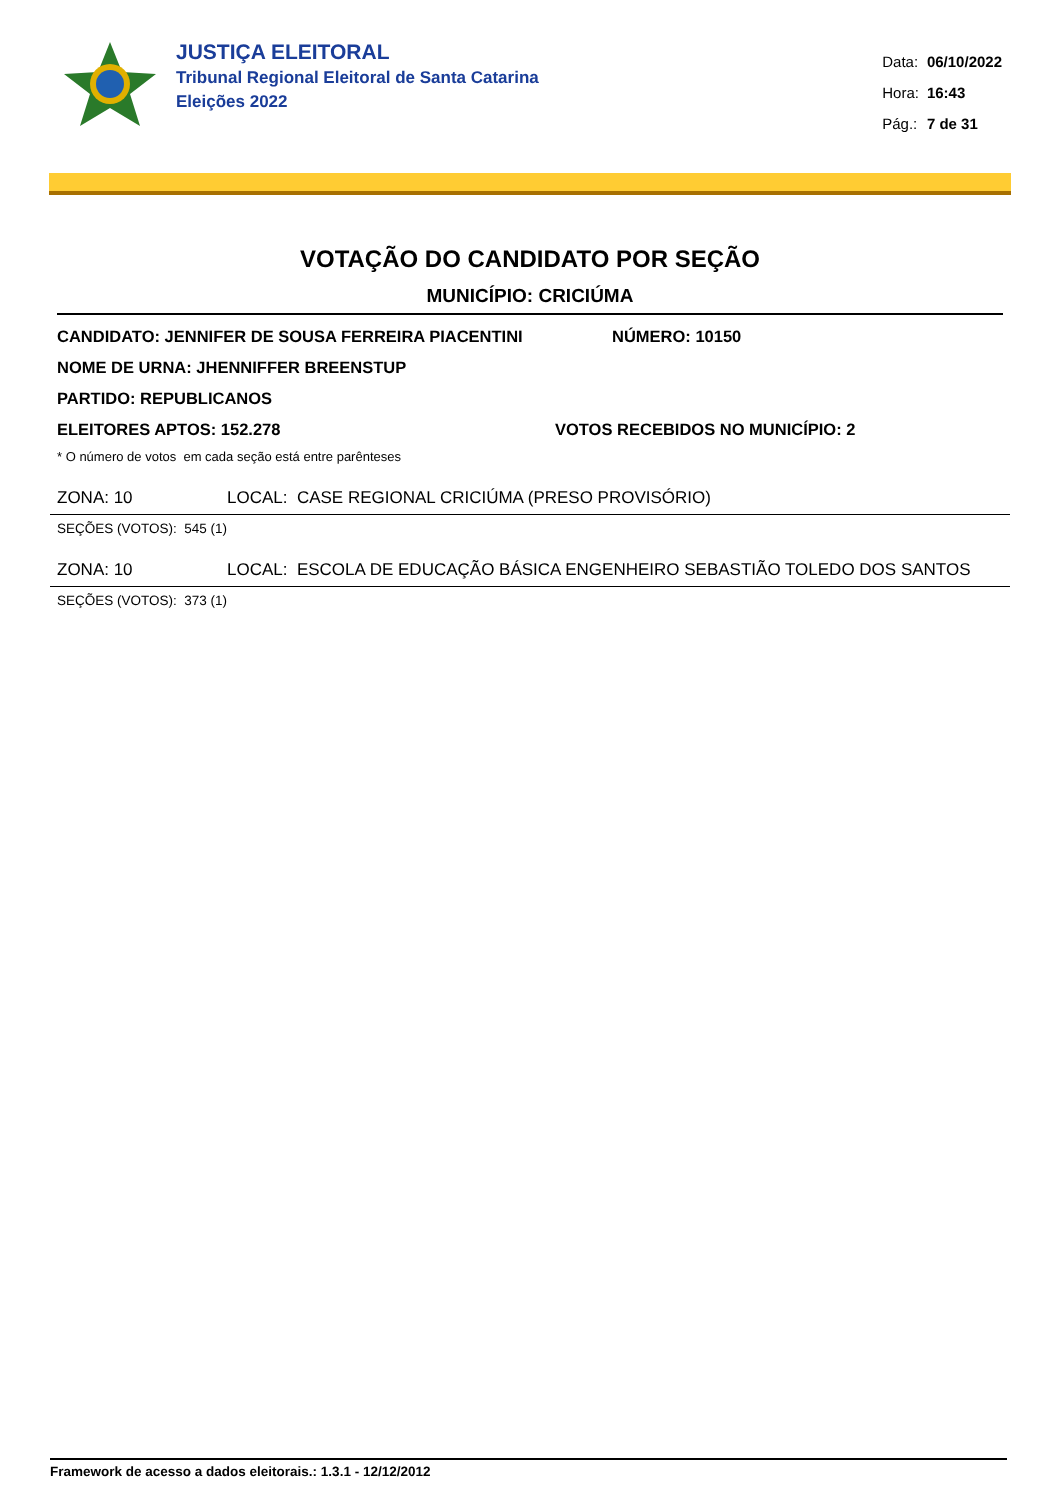JUSTIÇA ELEITORAL
Tribunal Regional Eleitoral de Santa Catarina
Eleições 2022
| Data: | 06/10/2022 |
| Hora: | 16:43 |
| Pág.: | 7 de 31 |
VOTAÇÃO DO CANDIDATO POR SEÇÃO
MUNICÍPIO: CRICIÚMA
CANDIDATO: JENNIFER DE SOUSA FERREIRA PIACENTINI NÚMERO: 10150
NOME DE URNA: JHENNIFFER BREENSTUP
PARTIDO: REPUBLICANOS
ELEITORES APTOS: 152.278 VOTOS RECEBIDOS NO MUNICÍPIO: 2
* O número de votos em cada seção está entre parênteses
ZONA: 10 LOCAL: CASE REGIONAL CRICIÚMA (PRESO PROVISÓRIO)
SEÇÕES (VOTOS): 545 (1)
ZONA: 10 LOCAL: ESCOLA DE EDUCAÇÃO BÁSICA ENGENHEIRO SEBASTIÃO TOLEDO DOS SANTOS
SEÇÕES (VOTOS): 373 (1)
Framework de acesso a dados eleitorais.: 1.3.1 - 12/12/2012